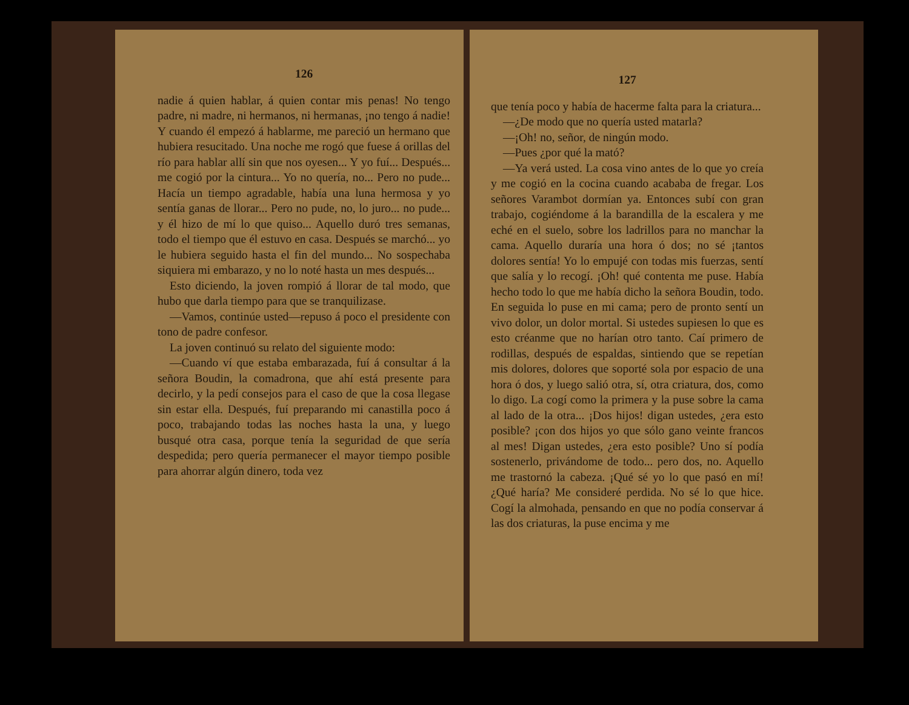126
nadie á quien hablar, á quien contar mis penas! No tengo padre, ni madre, ni hermanos, ni hermanas, ¡no tengo á nadie! Y cuando él empezó á hablarme, me pareció un hermano que hubiera resucitado. Una noche me rogó que fuese á orillas del río para hablar allí sin que nos oyesen... Y yo fuí... Después... me cogió por la cintura... Yo no quería, no... Pero no pude... Hacía un tiempo agradable, había una luna hermosa y yo sentía ganas de llorar... Pero no pude, no, lo juro... no pude... y él hizo de mí lo que quiso... Aquello duró tres semanas, todo el tiempo que él estuvo en casa. Después se marchó... yo le hubiera seguido hasta el fin del mundo... No sospechaba siquiera mi embarazo, y no lo noté hasta un mes después...
Esto diciendo, la joven rompió á llorar de tal modo, que hubo que darla tiempo para que se tranquilizase.
—Vamos, continúe usted—repuso á poco el presidente con tono de padre confesor.
La joven continuó su relato del siguiente modo:
—Cuando ví que estaba embarazada, fuí á consultar á la señora Boudin, la comadrona, que ahí está presente para decirlo, y la pedí consejos para el caso de que la cosa llegase sin estar ella. Después, fuí preparando mi canastilla poco á poco, trabajando todas las noches hasta la una, y luego busqué otra casa, porque tenía la seguridad de que sería despedida; pero quería permanecer el mayor tiempo posible para ahorrar algún dinero, toda vez
127
que tenía poco y había de hacerme falta para la criatura...
—¿De modo que no quería usted matarla?
—¡Oh! no, señor, de ningún modo.
—Pues ¿por qué la mató?
—Ya verá usted. La cosa vino antes de lo que yo creía y me cogió en la cocina cuando acababa de fregar. Los señores Varambot dormían ya. Entonces subí con gran trabajo, cogiéndome á la barandilla de la escalera y me eché en el suelo, sobre los ladrillos para no manchar la cama. Aquello duraría una hora ó dos; no sé ¡tantos dolores sentía! Yo lo empujé con todas mis fuerzas, sentí que salía y lo recogí. ¡Oh! qué contenta me puse. Había hecho todo lo que me había dicho la señora Boudin, todo. En seguida lo puse en mi cama; pero de pronto sentí un vivo dolor, un dolor mortal. Si ustedes supiesen lo que es esto créanme que no harían otro tanto. Caí primero de rodillas, después de espaldas, sintiendo que se repetían mis dolores, dolores que soporté sola por espacio de una hora ó dos, y luego salió otra, sí, otra criatura, dos, como lo digo. La cogí como la primera y la puse sobre la cama al lado de la otra... ¡Dos hijos! digan ustedes, ¿era esto posible? ¡con dos hijos yo que sólo gano veinte francos al mes! Digan ustedes, ¿era esto posible? Uno sí podía sostenerlo, privándome de todo... pero dos, no. Aquello me trastornó la cabeza. ¡Qué sé yo lo que pasó en mí! ¿Qué haría? Me consideré perdida. No sé lo que hice. Cogí la almohada, pensando en que no podía conservar á las dos criaturas, la puse encima y me